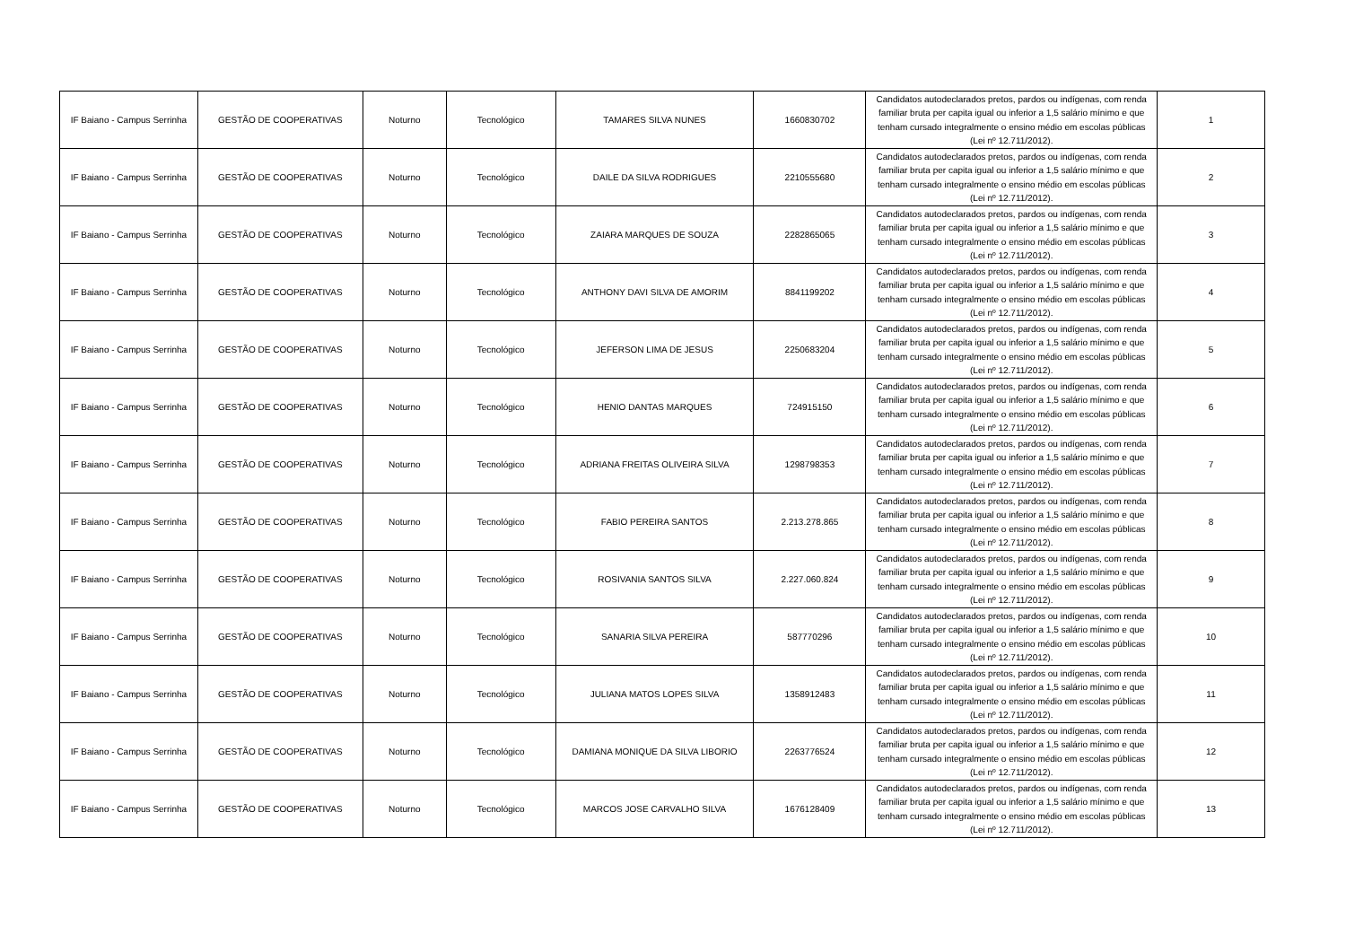| IF Baiano - Campus Serrinha | GESTÃO DE COOPERATIVAS | Noturno | Tecnológico | TAMARES SILVA NUNES | 1660830702 | Candidatos autodeclarados pretos, pardos ou indígenas, com renda familiar bruta per capita igual ou inferior a 1,5 salário mínimo e que tenham cursado integralmente o ensino médio em escolas públicas (Lei nº 12.711/2012). | 1 |
| IF Baiano - Campus Serrinha | GESTÃO DE COOPERATIVAS | Noturno | Tecnológico | DAILE DA SILVA RODRIGUES | 2210555680 | Candidatos autodeclarados pretos, pardos ou indígenas, com renda familiar bruta per capita igual ou inferior a 1,5 salário mínimo e que tenham cursado integralmente o ensino médio em escolas públicas (Lei nº 12.711/2012). | 2 |
| IF Baiano - Campus Serrinha | GESTÃO DE COOPERATIVAS | Noturno | Tecnológico | ZAIARA MARQUES DE SOUZA | 2282865065 | Candidatos autodeclarados pretos, pardos ou indígenas, com renda familiar bruta per capita igual ou inferior a 1,5 salário mínimo e que tenham cursado integralmente o ensino médio em escolas públicas (Lei nº 12.711/2012). | 3 |
| IF Baiano - Campus Serrinha | GESTÃO DE COOPERATIVAS | Noturno | Tecnológico | ANTHONY DAVI SILVA DE AMORIM | 8841199202 | Candidatos autodeclarados pretos, pardos ou indígenas, com renda familiar bruta per capita igual ou inferior a 1,5 salário mínimo e que tenham cursado integralmente o ensino médio em escolas públicas (Lei nº 12.711/2012). | 4 |
| IF Baiano - Campus Serrinha | GESTÃO DE COOPERATIVAS | Noturno | Tecnológico | JEFERSON LIMA DE JESUS | 2250683204 | Candidatos autodeclarados pretos, pardos ou indígenas, com renda familiar bruta per capita igual ou inferior a 1,5 salário mínimo e que tenham cursado integralmente o ensino médio em escolas públicas (Lei nº 12.711/2012). | 5 |
| IF Baiano - Campus Serrinha | GESTÃO DE COOPERATIVAS | Noturno | Tecnológico | HENIO DANTAS MARQUES | 724915150 | Candidatos autodeclarados pretos, pardos ou indígenas, com renda familiar bruta per capita igual ou inferior a 1,5 salário mínimo e que tenham cursado integralmente o ensino médio em escolas públicas (Lei nº 12.711/2012). | 6 |
| IF Baiano - Campus Serrinha | GESTÃO DE COOPERATIVAS | Noturno | Tecnológico | ADRIANA FREITAS OLIVEIRA SILVA | 1298798353 | Candidatos autodeclarados pretos, pardos ou indígenas, com renda familiar bruta per capita igual ou inferior a 1,5 salário mínimo e que tenham cursado integralmente o ensino médio em escolas públicas (Lei nº 12.711/2012). | 7 |
| IF Baiano - Campus Serrinha | GESTÃO DE COOPERATIVAS | Noturno | Tecnológico | FABIO PEREIRA SANTOS | 2.213.278.865 | Candidatos autodeclarados pretos, pardos ou indígenas, com renda familiar bruta per capita igual ou inferior a 1,5 salário mínimo e que tenham cursado integralmente o ensino médio em escolas públicas (Lei nº 12.711/2012). | 8 |
| IF Baiano - Campus Serrinha | GESTÃO DE COOPERATIVAS | Noturno | Tecnológico | ROSIVANIA SANTOS SILVA | 2.227.060.824 | Candidatos autodeclarados pretos, pardos ou indígenas, com renda familiar bruta per capita igual ou inferior a 1,5 salário mínimo e que tenham cursado integralmente o ensino médio em escolas públicas (Lei nº 12.711/2012). | 9 |
| IF Baiano - Campus Serrinha | GESTÃO DE COOPERATIVAS | Noturno | Tecnológico | SANARIA SILVA PEREIRA | 587770296 | Candidatos autodeclarados pretos, pardos ou indígenas, com renda familiar bruta per capita igual ou inferior a 1,5 salário mínimo e que tenham cursado integralmente o ensino médio em escolas públicas (Lei nº 12.711/2012). | 10 |
| IF Baiano - Campus Serrinha | GESTÃO DE COOPERATIVAS | Noturno | Tecnológico | JULIANA MATOS LOPES SILVA | 1358912483 | Candidatos autodeclarados pretos, pardos ou indígenas, com renda familiar bruta per capita igual ou inferior a 1,5 salário mínimo e que tenham cursado integralmente o ensino médio em escolas públicas (Lei nº 12.711/2012). | 11 |
| IF Baiano - Campus Serrinha | GESTÃO DE COOPERATIVAS | Noturno | Tecnológico | DAMIANA MONIQUE DA SILVA LIBORIO | 2263776524 | Candidatos autodeclarados pretos, pardos ou indígenas, com renda familiar bruta per capita igual ou inferior a 1,5 salário mínimo e que tenham cursado integralmente o ensino médio em escolas públicas (Lei nº 12.711/2012). | 12 |
| IF Baiano - Campus Serrinha | GESTÃO DE COOPERATIVAS | Noturno | Tecnológico | MARCOS JOSE CARVALHO SILVA | 1676128409 | Candidatos autodeclarados pretos, pardos ou indígenas, com renda familiar bruta per capita igual ou inferior a 1,5 salário mínimo e que tenham cursado integralmente o ensino médio em escolas públicas (Lei nº 12.711/2012). | 13 |